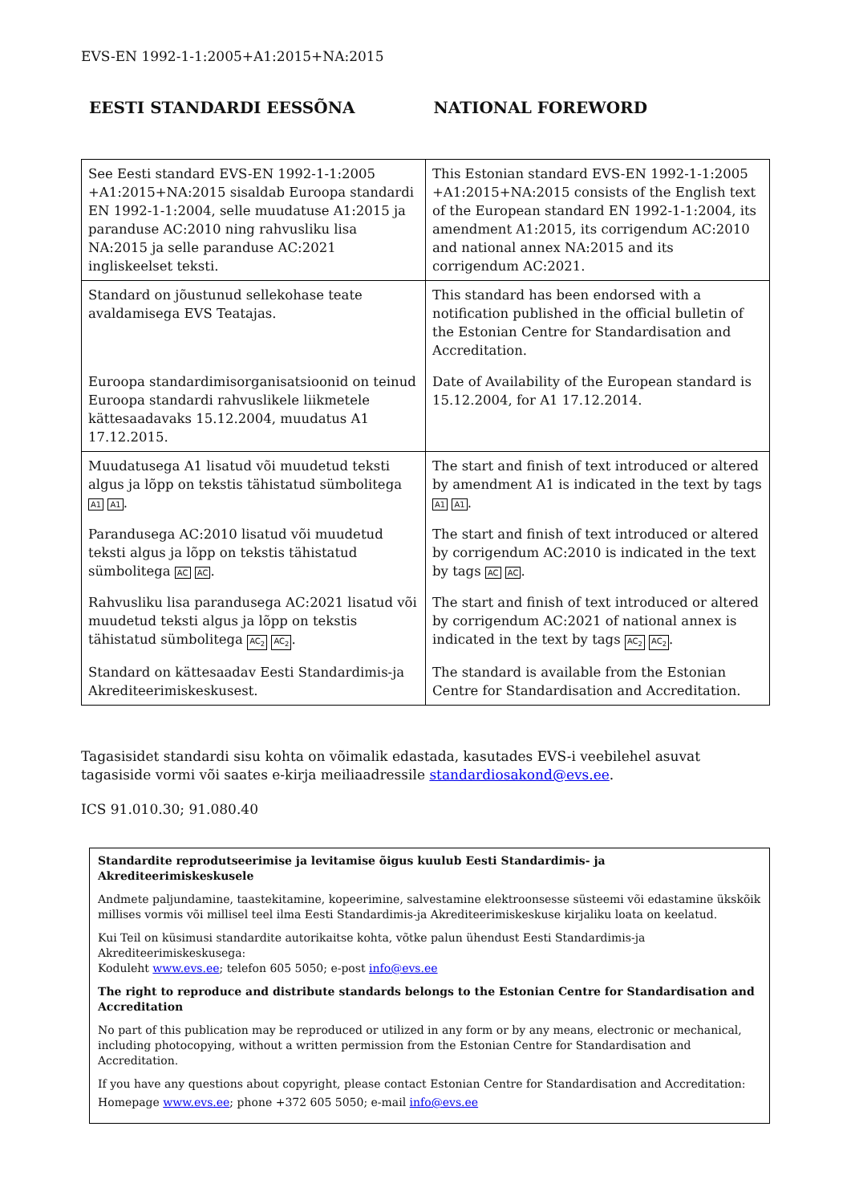EVS-EN 1992-1-1:2005+A1:2015+NA:2015
EESTI STANDARDI EESSÕNA NATIONAL FOREWORD
| See Eesti standard EVS-EN 1992-1-1:2005 +A1:2015+NA:2015 sisaldab Euroopa standardi EN 1992-1-1:2004, selle muudatuse A1:2015 ja paranduse AC:2010 ning rahvusliku lisa NA:2015 ja selle paranduse AC:2021 ingliskeelset teksti. | This Estonian standard EVS-EN 1992-1-1:2005 +A1:2015+NA:2015 consists of the English text of the European standard EN 1992-1-1:2004, its amendment A1:2015, its corrigendum AC:2010 and national annex NA:2015 and its corrigendum AC:2021. |
| Standard on jõustunud sellekohase teate avaldamisega EVS Teatajas. Euroopa standardimisorganisatsioonid on teinud Euroopa standardi rahvuslikele liikmetele kättesaadavaks 15.12.2004, muudatus A1 17.12.2015. | This standard has been endorsed with a notification published in the official bulletin of the Estonian Centre for Standardisation and Accreditation. Date of Availability of the European standard is 15.12.2004, for A1 17.12.2014. |
| Muudatusega A1 lisatud või muudetud teksti algus ja lõpp on tekstis tähistatud sümbolitega A1 A1 . Parandusega AC:2010 lisatud või muudetud teksti algus ja lõpp on tekstis tähistatud sümbolitega AC AC . Rahvusliku lisa parandusega AC:2021 lisatud või muudetud teksti algus ja lõpp on tekstis tähistatud sümbolitega AC<sub>2</sub> AC<sub>2</sub> . Standard on kättesaadav Eesti Standardimis-ja Akrediteerimiskeskusest. | The start and finish of text introduced or altered by amendment A1 is indicated in the text by tags A1 A1 . The start and finish of text introduced or altered by corrigendum AC:2010 is indicated in the text by tags AC AC . The start and finish of text introduced or altered by corrigendum AC:2021 of national annex is indicated in the text by tags AC<sub>2</sub> AC<sub>2</sub> . The standard is available from the Estonian Centre for Standardisation and Accreditation. |
Tagasisidet standardi sisu kohta on võimalik edastada, kasutades EVS-i veebilehel asuvat tagasiside vormi või saates e-kirja meiliaadressile standardiosakond@evs.ee.
ICS 91.010.30; 91.080.40
Standardite reprodutseerimise ja levitamise õigus kuulub Eesti Standardimis- ja Akrediteerimiskeskusele
Andmete paljundamine, taastekitamine, kopeerimine, salvestamine elektroonsesse süsteemi või edastamine ükskõik millises vormis või millisel teel ilma Eesti Standardimis-ja Akrediteerimiskeskuse kirjaliku loata on keelatud.
Kui Teil on küsimusi standardite autorikaitse kohta, võtke palun ühendust Eesti Standardimis-ja Akrediteerimiskeskusega:
Koduleht www.evs.ee; telefon 605 5050; e-post info@evs.ee
The right to reproduce and distribute standards belongs to the Estonian Centre for Standardisation and Accreditation
No part of this publication may be reproduced or utilized in any form or by any means, electronic or mechanical, including photocopying, without a written permission from the Estonian Centre for Standardisation and Accreditation.
If you have any questions about copyright, please contact Estonian Centre for Standardisation and Accreditation:
Homepage www.evs.ee; phone +372 605 5050; e-mail info@evs.ee